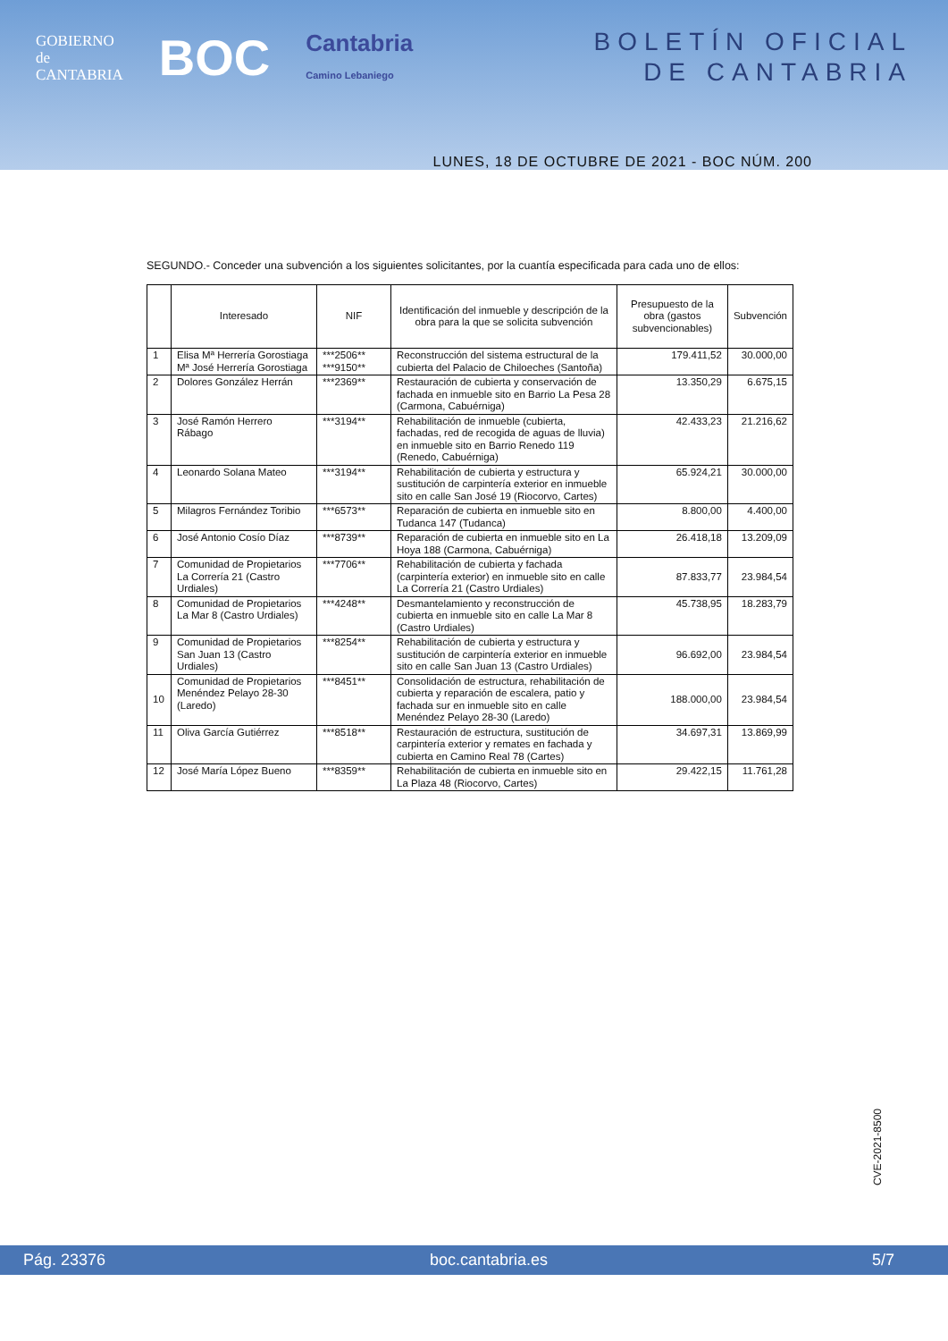GOBIERNO
de
CANTABRIA
BOC
Cantabria
Camino Lebaniego
BOLETÍN OFICIAL
DE CANTABRIA
LUNES, 18 DE OCTUBRE DE 2021 - BOC NÚM. 200
SEGUNDO.- Conceder una subvención a los siguientes solicitantes, por la cuantía especificada para cada uno de ellos:
| | Interesado | NIF | Identificación del inmueble y descripción de la obra para la que se solicita subvención | Presupuesto de la obra (gastos subvencionables) | Subvención |
| --- | --- | --- | --- | --- | --- |
| 1 | Elisa Mª Herrería Gorostiaga Mª José Herrería Gorostiaga | ***2506** ***9150** | Reconstrucción del sistema estructural de la cubierta del Palacio de Chiloeches (Santoña) | 179.411,52 | 30.000,00 |
| 2 | Dolores González Herrán | ***2369** | Restauración de cubierta y conservación de fachada en inmueble sito en Barrio La Pesa 28 (Carmona, Cabuérniga) | 13.350,29 | 6.675,15 |
| 3 | José Ramón Herrero Rábago | ***3194** | Rehabilitación de inmueble (cubierta, fachadas, red de recogida de aguas de lluvia) en inmueble sito en Barrio Renedo 119 (Renedo, Cabuérniga) | 42.433,23 | 21.216,62 |
| 4 | Leonardo Solana Mateo | ***3194** | Rehabilitación de cubierta y estructura y sustitución de carpintería exterior en inmueble sito en calle San José 19 (Riocorvo, Cartes) | 65.924,21 | 30.000,00 |
| 5 | Milagros Fernández Toribio | ***6573** | Reparación de cubierta en inmueble sito en Tudanca 147 (Tudanca) | 8.800,00 | 4.400,00 |
| 6 | José Antonio Cosío Díaz | ***8739** | Reparación de cubierta en inmueble sito en La Hoya 188 (Carmona, Cabuérniga) | 26.418,18 | 13.209,09 |
| 7 | Comunidad de Propietarios La Correría 21 (Castro Urdiales) | ***7706** | Rehabilitación de cubierta y fachada (carpintería exterior) en inmueble sito en calle La Correría 21 (Castro Urdiales) | 87.833,77 | 23.984,54 |
| 8 | Comunidad de Propietarios La Mar 8 (Castro Urdiales) | ***4248** | Desmantelamiento y reconstrucción de cubierta en inmueble sito en calle La Mar 8 (Castro Urdiales) | 45.738,95 | 18.283,79 |
| 9 | Comunidad de Propietarios San Juan 13 (Castro Urdiales) | ***8254** | Rehabilitación de cubierta y estructura y sustitución de carpintería exterior en inmueble sito en calle San Juan 13 (Castro Urdiales) | 96.692,00 | 23.984,54 |
| 10 | Comunidad de Propietarios Menéndez Pelayo 28-30 (Laredo) | ***8451** | Consolidación de estructura, rehabilitación de cubierta y reparación de escalera, patio y fachada sur en inmueble sito en calle Menéndez Pelayo 28-30 (Laredo) | 188.000,00 | 23.984,54 |
| 11 | Oliva García Gutiérrez | ***8518** | Restauración de estructura, sustitución de carpintería exterior y remates en fachada y cubierta en Camino Real 78 (Cartes) | 34.697,31 | 13.869,99 |
| 12 | José María López Bueno | ***8359** | Rehabilitación de cubierta en inmueble sito en La Plaza 48 (Riocorvo, Cartes) | 29.422,15 | 11.761,28 |
CVE-2021-8500
Pág. 23376 boc.cantabria.es 5/7